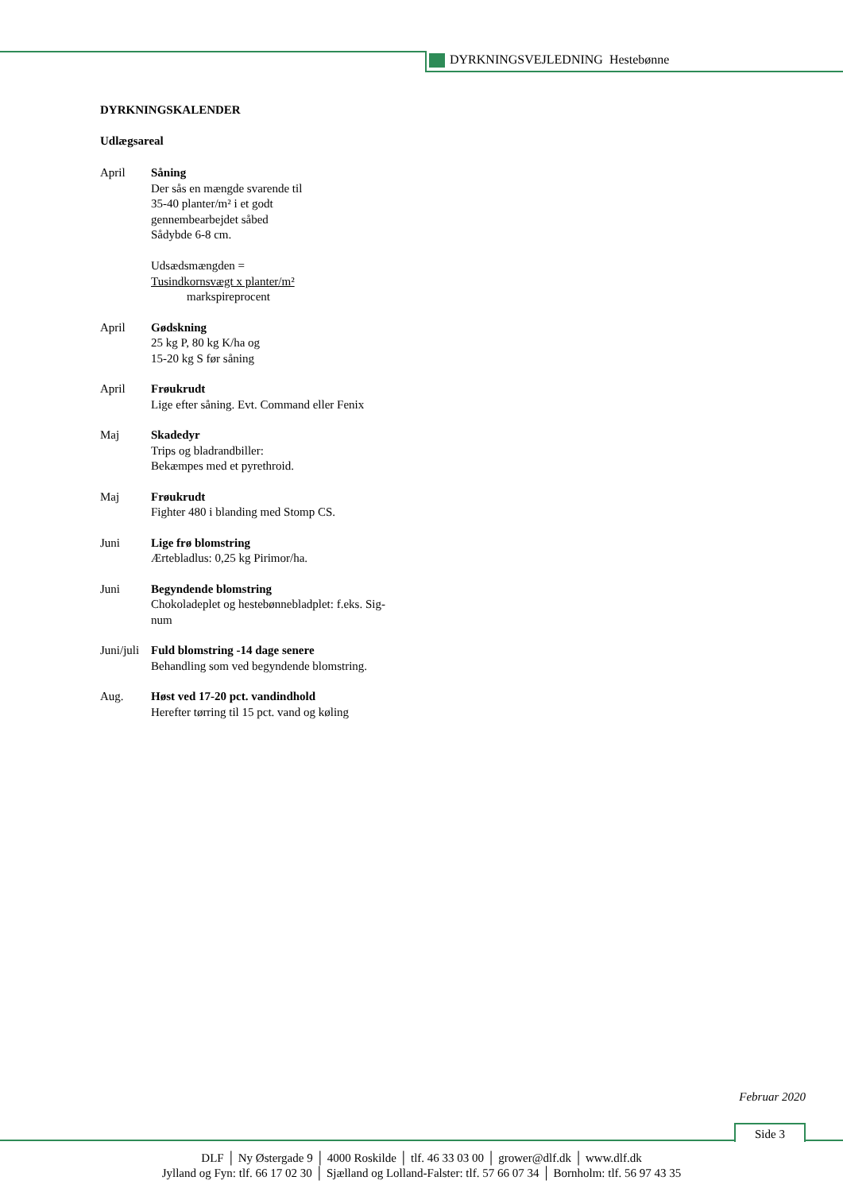DYRKNINGSVEJLEDNING Hestebønne
DYRKNINGSKALENDER
Udlægsareal
April Såning
Der sås en mængde svarende til
35-40 planter/m² i et godt
gennembearbejdet såbed
Sådybde 6-8 cm.
Udsædsmængden =
Tusindkornsvægt x planter/m²
markspireprocent
April Gødskning
25 kg P, 80 kg K/ha og
15-20 kg S før såning
April Frøukrudt
Lige efter såning. Evt. Command eller Fenix
Maj Skadedyr
Trips og bladrandbiller:
Bekæmpes med et pyrethroid.
Maj Frøukrudt
Fighter 480 i blanding med Stomp CS.
Juni Lige frø blomstring
Ærtebladlus: 0,25 kg Pirimor/ha.
Juni Begyndende blomstring
Chokoladeplet og hestebønnebladplet: f.eks. Sig-
num
Juni/juli
Fuld blomstring -14 dage senere
Behandling som ved begyndende blomstring.
Aug. Høst ved 17-20 pct. vandindhold
Herefter tørring til 15 pct. vand og køling
Februar 2020
Side 3
DLF │ Ny Østergade 9 │ 4000 Roskilde │ tlf. 46 33 03 00 │ grower@dlf.dk │ www.dlf.dk
Jylland og Fyn: tlf. 66 17 02 30 │ Sjælland og Lolland-Falster: tlf. 57 66 07 34 │ Bornholm: tlf. 56 97 43 35